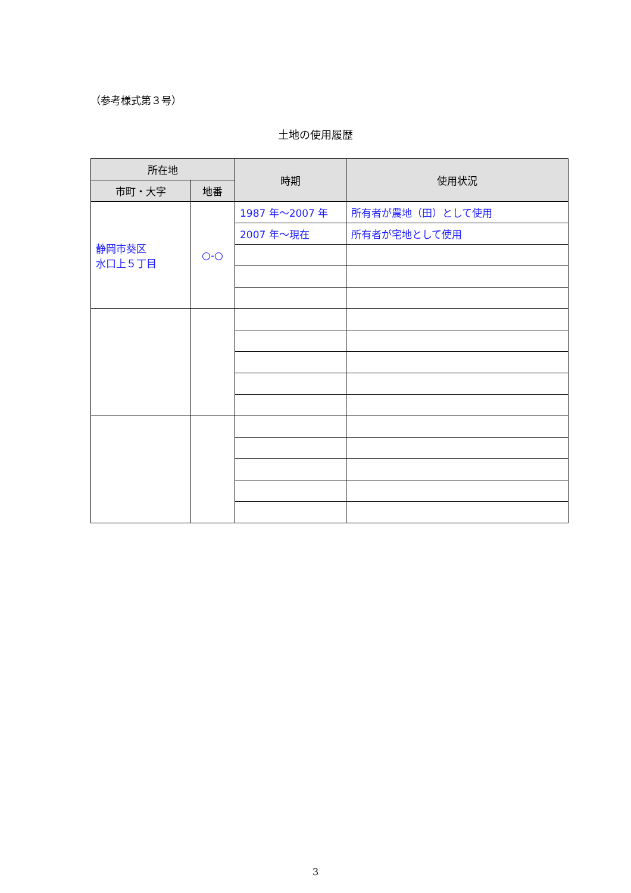（参考様式第３号）
土地の使用履歴
| 所在地 | | 時期 | 使用状況 |
| --- | --- | --- | --- |
| 市町・大字 | 地番 | | |
| 静岡市葵区 水口上５丁目 | ○-○ | 1987 年～2007 年 | 所有者が農地（田）として使用 |
| | | 2007 年～現在 | 所有者が宅地として使用 |
3